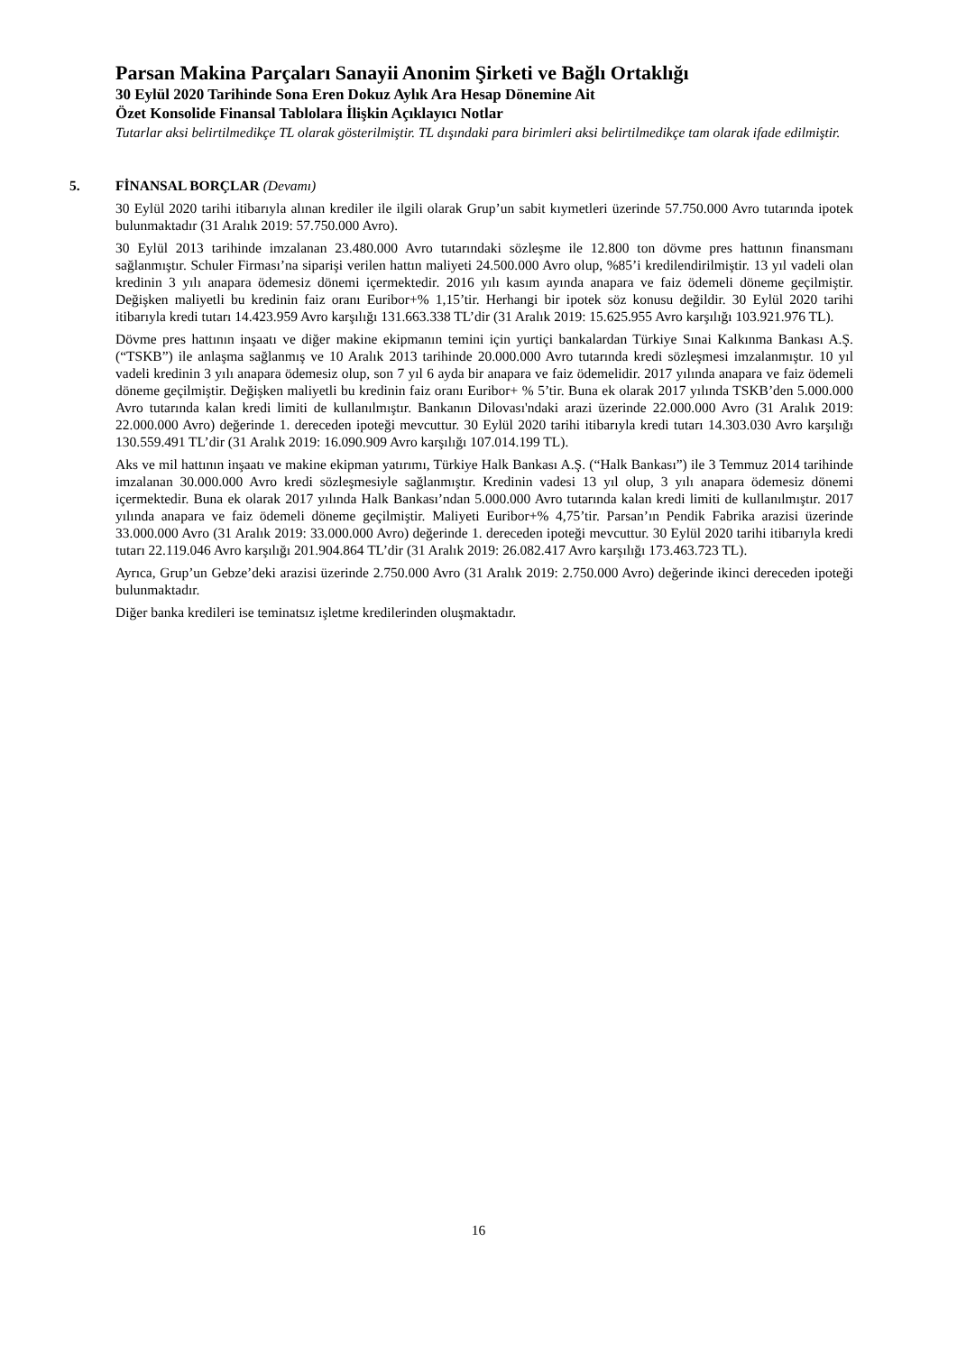Parsan Makina Parçaları Sanayii Anonim Şirketi ve Bağlı Ortaklığı
30 Eylül 2020 Tarihinde Sona Eren Dokuz Aylık Ara Hesap Dönemine Ait
Özet Konsolide Finansal Tablolara İlişkin Açıklayıcı Notlar
Tutarlar aksi belirtilmedikçe TL olarak gösterilmiştir. TL dışındaki para birimleri aksi belirtilmedikçe tam olarak ifade edilmiştir.
5. FİNANSAL BORÇLAR (Devamı)
30 Eylül 2020 tarihi itibarıyla alınan krediler ile ilgili olarak Grup’un sabit kıymetleri üzerinde 57.750.000 Avro tutarında ipotek bulunmaktadır (31 Aralık 2019: 57.750.000 Avro).
30 Eylül 2013 tarihinde imzalanan 23.480.000 Avro tutarındaki sözleşme ile 12.800 ton dövme pres hattının finansmanı sağlanmıştır. Schuler Firması’na siparişi verilen hattın maliyeti 24.500.000 Avro olup, %85’i kredilendirilmiştir. 13 yıl vadeli olan kredinin 3 yılı anapara ödemesiz dönemi içermektedir. 2016 yılı kasım ayında anapara ve faiz ödemeli döneme geçilmiştir. Değişken maliyetli bu kredinin faiz oranı Euribor+% 1,15’tir. Herhangi bir ipotek söz konusu değildir. 30 Eylül 2020 tarihi itibarıyla kredi tutarı 14.423.959 Avro karşılığı 131.663.338 TL’dir (31 Aralık 2019: 15.625.955 Avro karşılığı 103.921.976 TL).
Dövme pres hattının inşaatı ve diğer makine ekipmanın temini için yurtiçi bankalardan Türkiye Sınai Kalkınma Bankası A.Ş. (“TSKB”) ile anlaşma sağlanmış ve 10 Aralık 2013 tarihinde 20.000.000 Avro tutarında kredi sözleşmesi imzalanmıştır. 10 yıl vadeli kredinin 3 yılı anapara ödemesiz olup, son 7 yıl 6 ayda bir anapara ve faiz ödemelidir. 2017 yılında anapara ve faiz ödemeli döneme geçilmiştir. Değişken maliyetli bu kredinin faiz oranı Euribor+ % 5’tir. Buna ek olarak 2017 yılında TSKB’den 5.000.000 Avro tutarında kalan kredi limiti de kullanılmıştır. Bankanın Dilovası'ndaki arazi üzerinde 22.000.000 Avro (31 Aralık 2019: 22.000.000 Avro) değerinde 1. dereceden ipoteği mevcuttur. 30 Eylül 2020 tarihi itibarıyla kredi tutarı 14.303.030 Avro karşılığı 130.559.491 TL’dir (31 Aralık 2019: 16.090.909 Avro karşılığı 107.014.199 TL).
Aks ve mil hattının inşaatı ve makine ekipman yatırımı, Türkiye Halk Bankası A.Ş. (“Halk Bankası”) ile 3 Temmuz 2014 tarihinde imzalanan 30.000.000 Avro kredi sözleşmesiyle sağlanmıştır. Kredinin vadesi 13 yıl olup, 3 yılı anapara ödemesiz dönemi içermektedir. Buna ek olarak 2017 yılında Halk Bankası’ndan 5.000.000 Avro tutarında kalan kredi limiti de kullanılmıştır. 2017 yılında anapara ve faiz ödemeli döneme geçilmiştir. Maliyeti Euribor+% 4,75’tir. Parsan’ın Pendik Fabrika arazisi üzerinde 33.000.000 Avro (31 Aralık 2019: 33.000.000 Avro) değerinde 1. dereceden ipoteği mevcuttur. 30 Eylül 2020 tarihi itibarıyla kredi tutarı 22.119.046 Avro karşılığı 201.904.864 TL’dir (31 Aralık 2019: 26.082.417 Avro karşılığı 173.463.723 TL).
Ayrıca, Grup’un Gebze’deki arazisi üzerinde 2.750.000 Avro (31 Aralık 2019: 2.750.000 Avro) değerinde ikinci dereceden ipoteği bulunmaktadır.
Diğer banka kredileri ise teminatsız işletme kredilerinden oluşmaktadır.
16